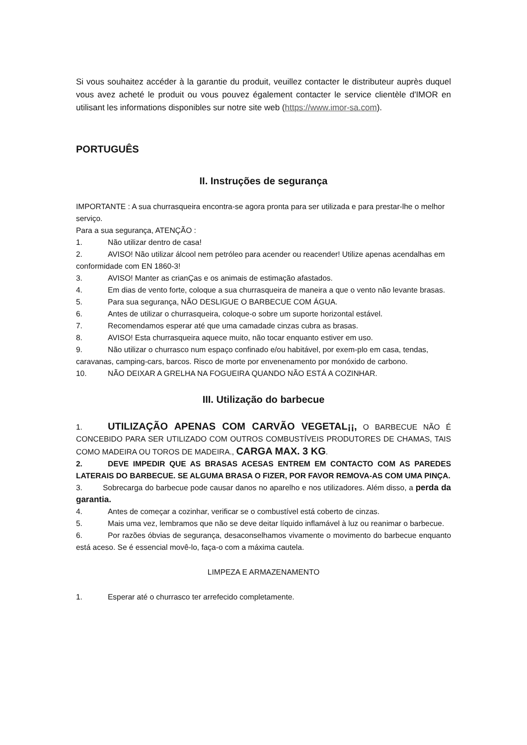Si vous souhaitez accéder à la garantie du produit, veuillez contacter le distributeur auprès duquel vous avez acheté le produit ou vous pouvez également contacter le service clientèle d'IMOR en utilisant les informations disponibles sur notre site web (https://www.imor-sa.com).
PORTUGUÊS
II. Instruções de segurança
IMPORTANTE : A sua churrasqueira encontra-se agora pronta para ser utilizada e para prestar-lhe o melhor serviço.
Para a sua segurança, ATENÇÃO :
1. Não utilizar dentro de casa!
2. AVISO! Não utilizar álcool nem petróleo para acender ou reacender! Utilize apenas acendalhas em conformidade com EN 1860-3!
3. AVISO! Manter as crianÇas e os animais de estimação afastados.
4. Em dias de vento forte, coloque a sua churrasqueira de maneira a que o vento não levante brasas.
5. Para sua segurança, NÃO DESLIGUE O BARBECUE COM ÁGUA.
6. Antes de utilizar o churrasqueira, coloque-o sobre um suporte horizontal estável.
7. Recomendamos esperar até que uma camadade cinzas cubra as brasas.
8. AVISO! Esta churrasqueira aquece muito, não tocar enquanto estiver em uso.
9. Não utilizar o churrasco num espaço confinado e/ou habitável, por exem-plo em casa, tendas, caravanas, camping-cars, barcos. Risco de morte por envenenamento por monóxido de carbono.
10. NÃO DEIXAR A GRELHA NA FOGUEIRA QUANDO NÃO ESTÁ A COZINHAR.
III. Utilização do barbecue
1. UTILIZAÇÃO APENAS COM CARVÃO VEGETAL¡¡, O BARBECUE NÃO É CONCEBIDO PARA SER UTILIZADO COM OUTROS COMBUSTÍVEIS PRODUTORES DE CHAMAS, TAIS COMO MADEIRA OU TOROS DE MADEIRA., CARGA MAX. 3 KG.
2. DEVE IMPEDIR QUE AS BRASAS ACESAS ENTREM EM CONTACTO COM AS PAREDES LATERAIS DO BARBECUE. SE ALGUMA BRASA O FIZER, POR FAVOR REMOVA-AS COM UMA PINÇA.
3. Sobrecarga do barbecue pode causar danos no aparelho e nos utilizadores. Além disso, a perda da garantia.
4. Antes de começar a cozinhar, verificar se o combustível está coberto de cinzas.
5. Mais uma vez, lembramos que não se deve deitar líquido inflamável à luz ou reanimar o barbecue.
6. Por razões óbvias de segurança, desaconselhamos vivamente o movimento do barbecue enquanto está aceso. Se é essencial movê-lo, faça-o com a máxima cautela.
LIMPEZA E ARMAZENAMENTO
1. Esperar até o churrasco ter arrefecido completamente.